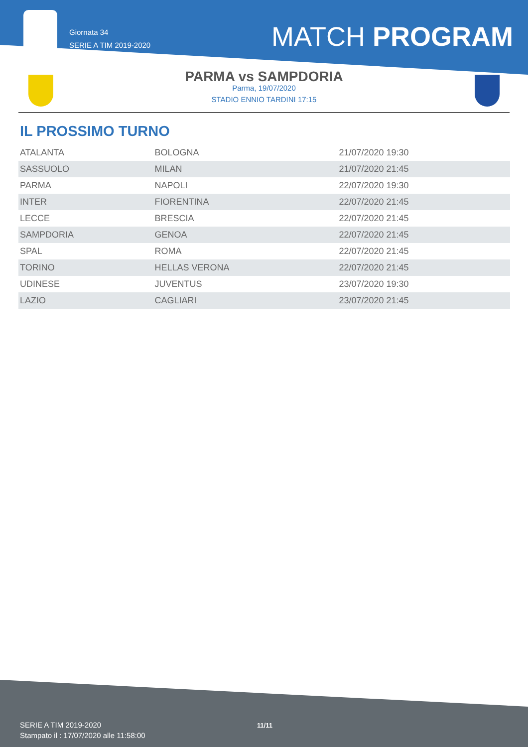Giornata 34
SERIE A TIM 2019-2020
MATCH PROGRAM
PARMA vs SAMPDORIA
Parma, 19/07/2020
STADIO ENNIO TARDINI 17:15
IL PROSSIMO TURNO
| ATALANTA | BOLOGNA | 21/07/2020 19:30 |
| SASSUOLO | MILAN | 21/07/2020 21:45 |
| PARMA | NAPOLI | 22/07/2020 19:30 |
| INTER | FIORENTINA | 22/07/2020 21:45 |
| LECCE | BRESCIA | 22/07/2020 21:45 |
| SAMPDORIA | GENOA | 22/07/2020 21:45 |
| SPAL | ROMA | 22/07/2020 21:45 |
| TORINO | HELLAS VERONA | 22/07/2020 21:45 |
| UDINESE | JUVENTUS | 23/07/2020 19:30 |
| LAZIO | CAGLIARI | 23/07/2020 21:45 |
SERIE A TIM 2019-2020
Stampato il : 17/07/2020 alle 11:58:00
11/11